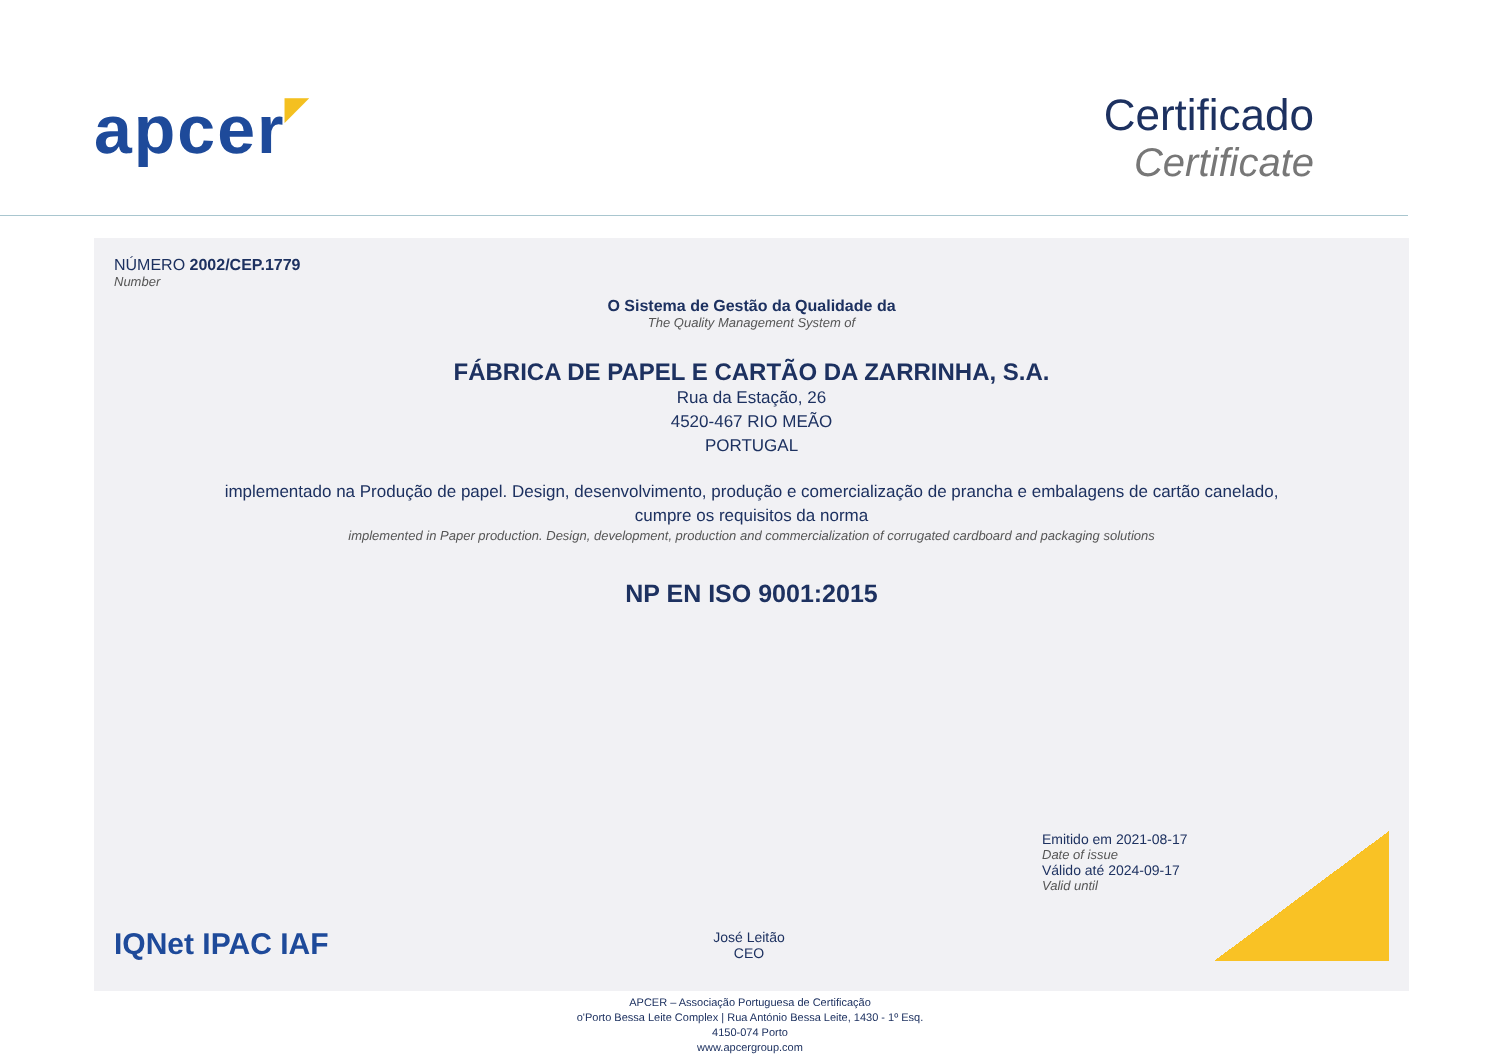apcer◤
Certificado
Certificate
NÚMERO 2002/CEP.1779
Number
O Sistema de Gestão da Qualidade da
The Quality Management System of
FÁBRICA DE PAPEL E CARTÃO DA ZARRINHA, S.A.
Rua da Estação, 26
4520-467 RIO MEÃO
PORTUGAL
implementado na Produção de papel. Design, desenvolvimento, produção e comercialização de prancha e embalagens de cartão canelado,
cumpre os requisitos da norma
implemented in Paper production. Design, development, production and commercialization of corrugated cardboard and packaging solutions
NP EN ISO 9001:2015
IQNet IPAC IAF
José Leitão
CEO
Emitido em 2021-08-17
Date of issue
Válido até 2024-09-17
Valid until
APCER – Associação Portuguesa de Certificação
o'Porto Bessa Leite Complex | Rua António Bessa Leite, 1430 - 1º Esq.
4150-074 Porto
www.apcergroup.com